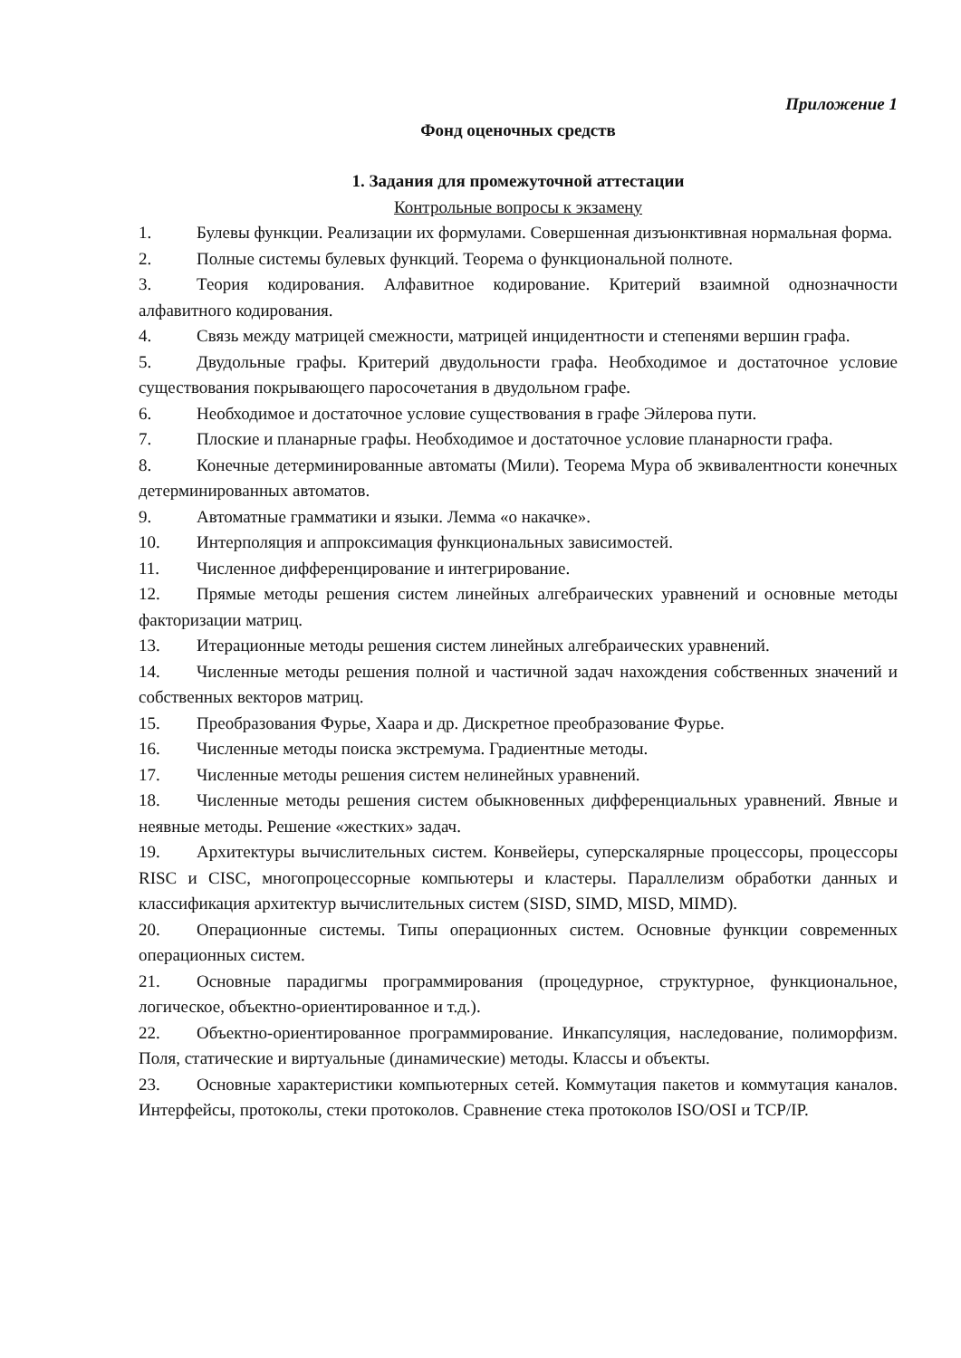Приложение 1
Фонд оценочных средств
1. Задания для промежуточной аттестации
Контрольные вопросы к экзамену
1. Булевы функции. Реализации их формулами. Совершенная дизъюнктивная нормальная форма.
2. Полные системы булевых функций. Теорема о функциональной полноте.
3. Теория кодирования. Алфавитное кодирование. Критерий взаимной однозначности алфавитного кодирования.
4. Связь между матрицей смежности, матрицей инцидентности и степенями вершин графа.
5. Двудольные графы. Критерий двудольности графа. Необходимое и достаточное условие существования покрывающего паросочетания в двудольном графе.
6. Необходимое и достаточное условие существования в графе Эйлерова пути.
7. Плоские и планарные графы. Необходимое и достаточное условие планарности графа.
8. Конечные детерминированные автоматы (Мили). Теорема Мура об эквивалентности конечных детерминированных автоматов.
9. Автоматные грамматики и языки. Лемма «о накачке».
10. Интерполяция и аппроксимация функциональных зависимостей.
11. Численное дифференцирование и интегрирование.
12. Прямые методы решения систем линейных алгебраических уравнений и основные методы факторизации матриц.
13. Итерационные методы решения систем линейных алгебраических уравнений.
14. Численные методы решения полной и частичной задач нахождения собственных значений и собственных векторов матриц.
15. Преобразования Фурье, Хаара и др. Дискретное преобразование Фурье.
16. Численные методы поиска экстремума. Градиентные методы.
17. Численные методы решения систем нелинейных уравнений.
18. Численные методы решения систем обыкновенных дифференциальных уравнений. Явные и неявные методы. Решение «жестких» задач.
19. Архитектуры вычислительных систем. Конвейеры, суперскалярные процессоры, процессоры RISC и CISC, многопроцессорные компьютеры и кластеры. Параллелизм обработки данных и классификация архитектур вычислительных систем (SISD, SIMD, MISD, MIMD).
20. Операционные системы. Типы операционных систем. Основные функции современных операционных систем.
21. Основные парадигмы программирования (процедурное, структурное, функциональное, логическое, объектно-ориентированное и т.д.).
22. Объектно-ориентированное программирование. Инкапсуляция, наследование, полиморфизм. Поля, статические и виртуальные (динамические) методы. Классы и объекты.
23. Основные характеристики компьютерных сетей. Коммутация пакетов и коммутация каналов. Интерфейсы, протоколы, стеки протоколов. Сравнение стека протоколов ISO/OSI и TCP/IP.